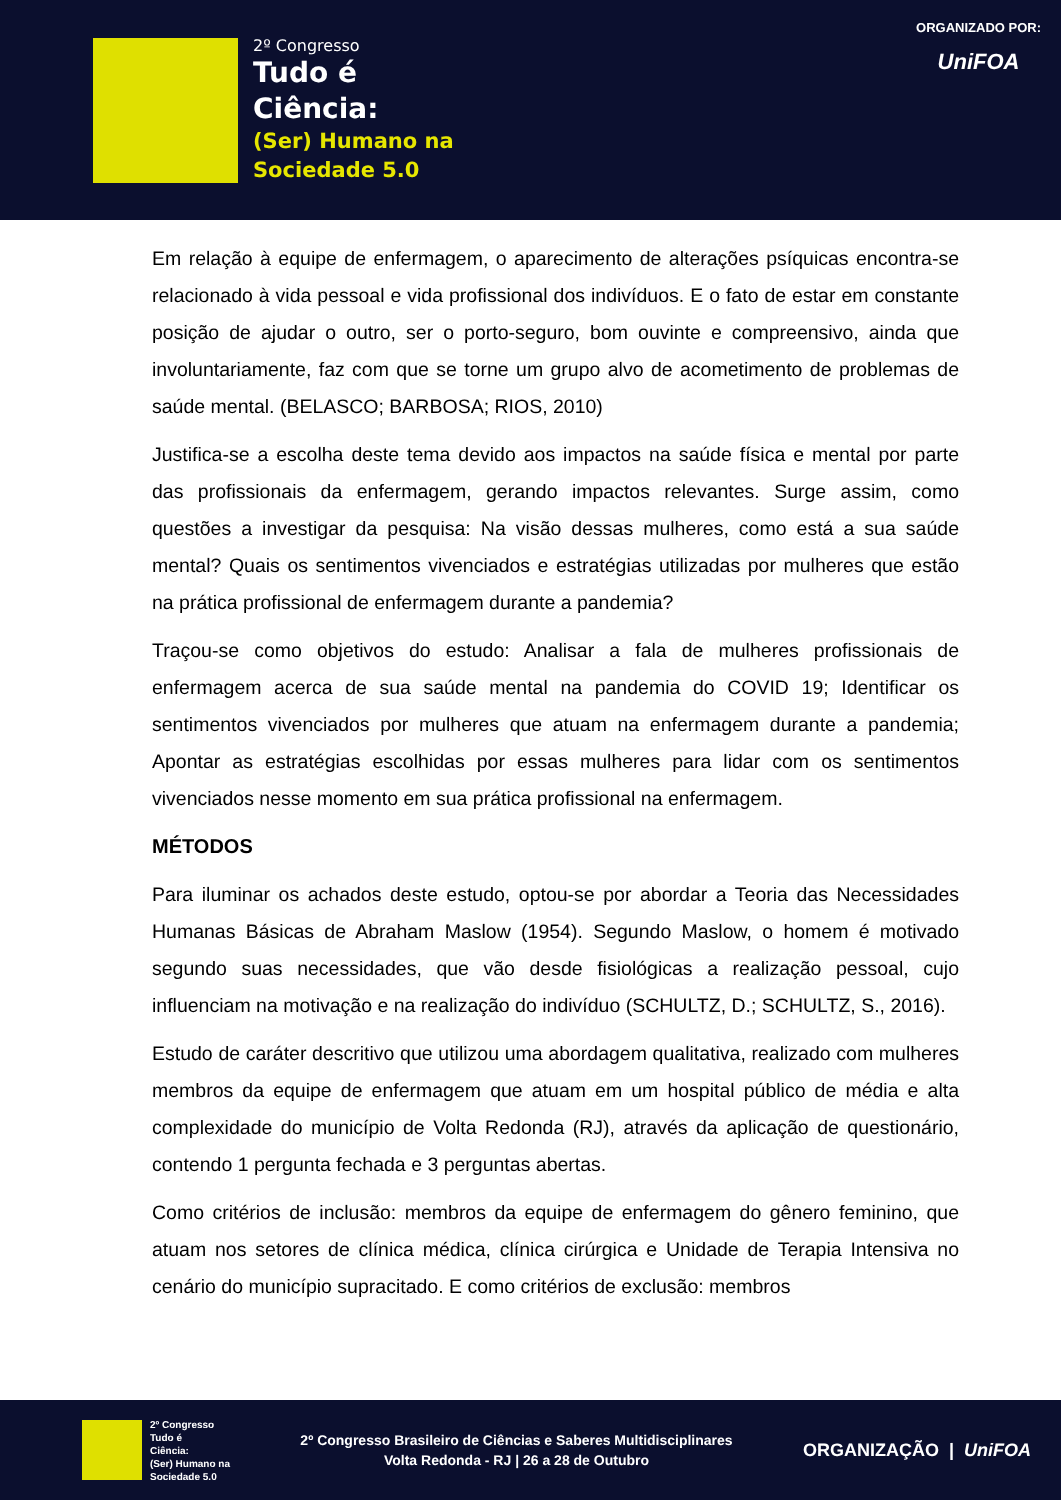2º Congresso
Tudo é
Ciência:
(Ser) Humano na
Sociedade 5.0
ORGANIZADO POR:
UniFOA
Em relação à equipe de enfermagem, o aparecimento de alterações psíquicas encontra-se relacionado à vida pessoal e vida profissional dos indivíduos. E o fato de estar em constante posição de ajudar o outro, ser o porto-seguro, bom ouvinte e compreensivo, ainda que involuntariamente, faz com que se torne um grupo alvo de acometimento de problemas de saúde mental. (BELASCO; BARBOSA; RIOS, 2010)
Justifica-se a escolha deste tema devido aos impactos na saúde física e mental por parte das profissionais da enfermagem, gerando impactos relevantes. Surge assim, como questões a investigar da pesquisa: Na visão dessas mulheres, como está a sua saúde mental? Quais os sentimentos vivenciados e estratégias utilizadas por mulheres que estão na prática profissional de enfermagem durante a pandemia?
Traçou-se como objetivos do estudo: Analisar a fala de mulheres profissionais de enfermagem acerca de sua saúde mental na pandemia do COVID 19; Identificar os sentimentos vivenciados por mulheres que atuam na enfermagem durante a pandemia; Apontar as estratégias escolhidas por essas mulheres para lidar com os sentimentos vivenciados nesse momento em sua prática profissional na enfermagem.
MÉTODOS
Para iluminar os achados deste estudo, optou-se por abordar a Teoria das Necessidades Humanas Básicas de Abraham Maslow (1954). Segundo Maslow, o homem é motivado segundo suas necessidades, que vão desde fisiológicas a realização pessoal, cujo influenciam na motivação e na realização do indivíduo (SCHULTZ, D.; SCHULTZ, S., 2016).
Estudo de caráter descritivo que utilizou uma abordagem qualitativa, realizado com mulheres membros da equipe de enfermagem que atuam em um hospital público de média e alta complexidade do município de Volta Redonda (RJ), através da aplicação de questionário, contendo 1 pergunta fechada e 3 perguntas abertas.
Como critérios de inclusão: membros da equipe de enfermagem do gênero feminino, que atuam nos setores de clínica médica, clínica cirúrgica e Unidade de Terapia Intensiva no cenário do município supracitado. E como critérios de exclusão: membros
2º Congresso
Tudo é
Ciência:
(Ser) Humano na
Sociedade 5.0
2º Congresso Brasileiro de Ciências e Saberes Multidisciplinares
Volta Redonda - RJ | 26 a 28 de Outubro
ORGANIZAÇÃO | UniFOA